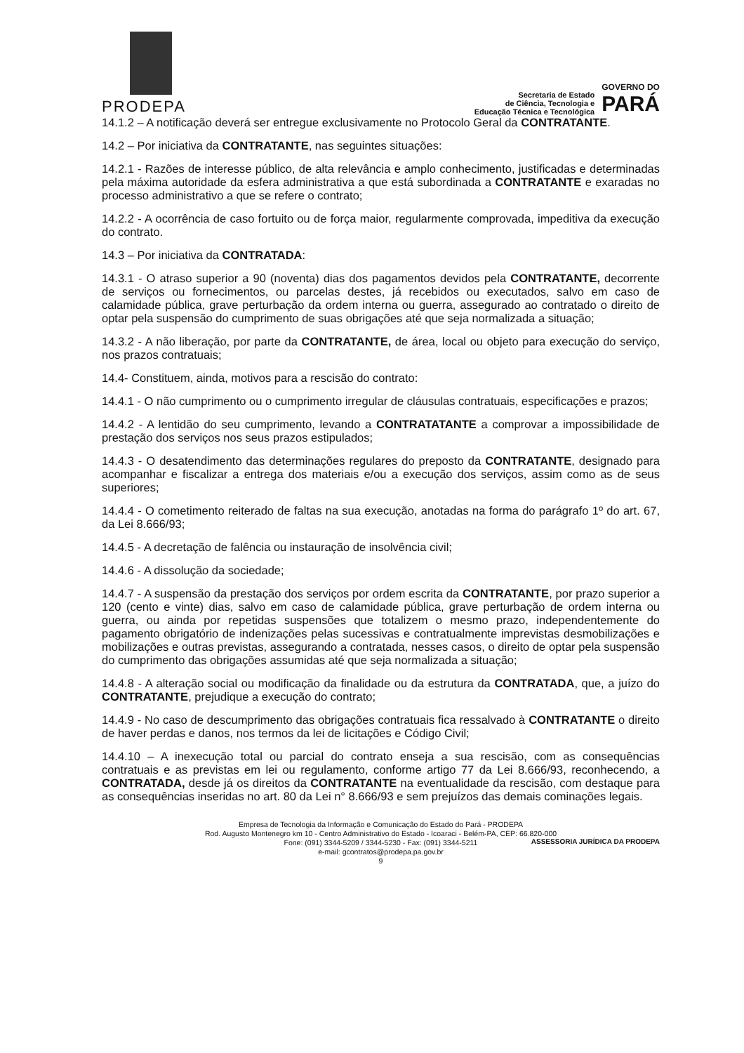PRODEPA
Secretaria de Estado
de Ciência, Tecnologia e
Educação Técnica e Tecnológica
GOVERNO DO
PARÁ
14.1.2 – A notificação deverá ser entregue exclusivamente no Protocolo Geral da CONTRATANTE.
14.2 – Por iniciativa da CONTRATANTE, nas seguintes situações:
14.2.1 - Razões de interesse público, de alta relevância e amplo conhecimento, justificadas e determinadas pela máxima autoridade da esfera administrativa a que está subordinada a CONTRATANTE e exaradas no processo administrativo a que se refere o contrato;
14.2.2 - A ocorrência de caso fortuito ou de força maior, regularmente comprovada, impeditiva da execução do contrato.
14.3 – Por iniciativa da CONTRATADA:
14.3.1 - O atraso superior a 90 (noventa) dias dos pagamentos devidos pela CONTRATANTE, decorrente de serviços ou fornecimentos, ou parcelas destes, já recebidos ou executados, salvo em caso de calamidade pública, grave perturbação da ordem interna ou guerra, assegurado ao contratado o direito de optar pela suspensão do cumprimento de suas obrigações até que seja normalizada a situação;
14.3.2 - A não liberação, por parte da CONTRATANTE, de área, local ou objeto para execução do serviço, nos prazos contratuais;
14.4- Constituem, ainda, motivos para a rescisão do contrato:
14.4.1 - O não cumprimento ou o cumprimento irregular de cláusulas contratuais, especificações e prazos;
14.4.2 - A lentidão do seu cumprimento, levando a CONTRATATANTE a comprovar a impossibilidade de prestação dos serviços nos seus prazos estipulados;
14.4.3 - O desatendimento das determinações regulares do preposto da CONTRATANTE, designado para acompanhar e fiscalizar a entrega dos materiais e/ou a execução dos serviços, assim como as de seus superiores;
14.4.4 - O cometimento reiterado de faltas na sua execução, anotadas na forma do parágrafo 1º do art. 67, da Lei 8.666/93;
14.4.5 - A decretação de falência ou instauração de insolvência civil;
14.4.6 - A dissolução da sociedade;
14.4.7 - A suspensão da prestação dos serviços por ordem escrita da CONTRATANTE, por prazo superior a 120 (cento e vinte) dias, salvo em caso de calamidade pública, grave perturbação de ordem interna ou guerra, ou ainda por repetidas suspensões que totalizem o mesmo prazo, independentemente do pagamento obrigatório de indenizações pelas sucessivas e contratualmente imprevistas desmobilizações e mobilizações e outras previstas, assegurando a contratada, nesses casos, o direito de optar pela suspensão do cumprimento das obrigações assumidas até que seja normalizada a situação;
14.4.8 - A alteração social ou modificação da finalidade ou da estrutura da CONTRATADA, que, a juízo do CONTRATANTE, prejudique a execução do contrato;
14.4.9 - No caso de descumprimento das obrigações contratuais fica ressalvado à CONTRATANTE o direito de haver perdas e danos, nos termos da lei de licitações e Código Civil;
14.4.10 – A inexecução total ou parcial do contrato enseja a sua rescisão, com as consequências contratuais e as previstas em lei ou regulamento, conforme artigo 77 da Lei 8.666/93, reconhecendo, a CONTRATADA, desde já os direitos da CONTRATANTE na eventualidade da rescisão, com destaque para as consequências inseridas no art. 80 da Lei n° 8.666/93 e sem prejuízos das demais cominações legais.
Empresa de Tecnologia da Informação e Comunicação do Estado do Pará - PRODEPA
Rod. Augusto Montenegro km 10 - Centro Administrativo do Estado - Icoaraci - Belém-PA, CEP: 66.820-000
Fone: (091) 3344-5209 / 3344-5230 - Fax: (091) 3344-5211
e-mail: gcontratos@prodepa.pa.gov.br
9
ASSESSORIA JURÍDICA DA PRODEPA